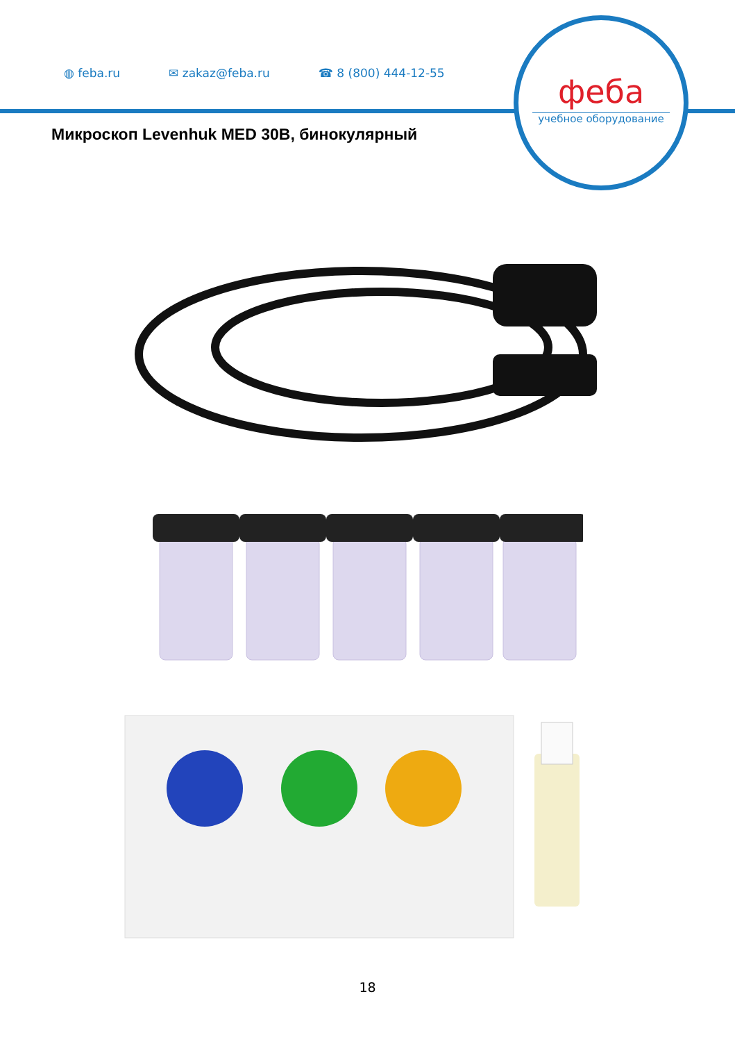◍ feba.ru ✉ zakaz@feba.ru ☎ 8 (800) 444-12-55
феба
учебное оборудование
Микроскоп Levenhuk MED 30B, бинокулярный
18